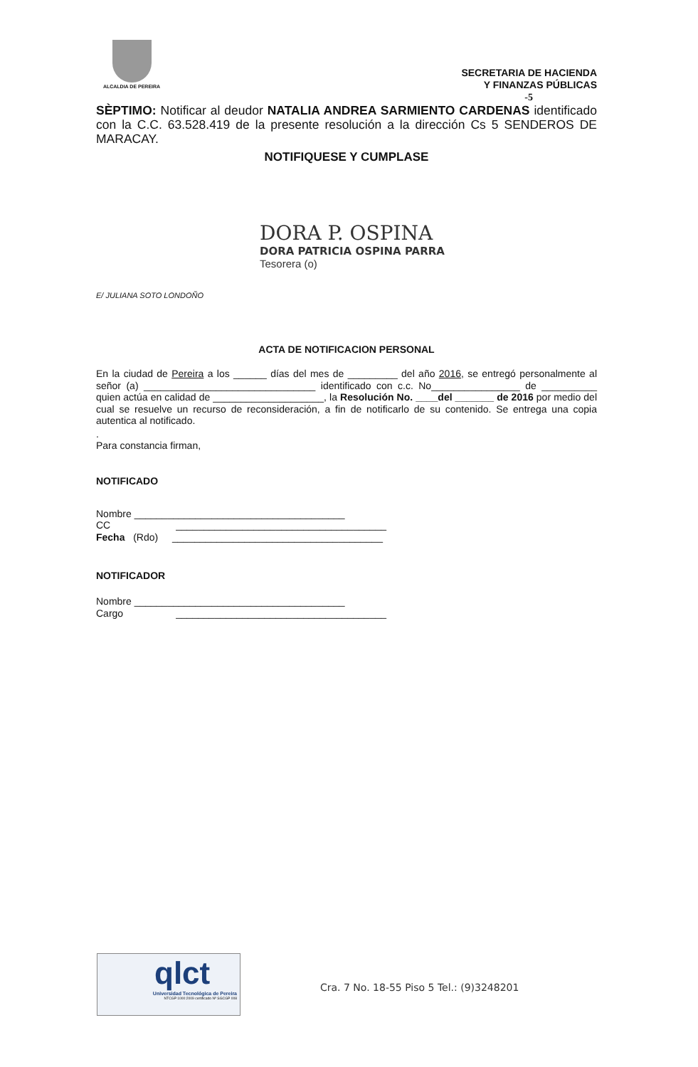ALCALDIA DE PEREIRA
SECRETARIA DE HACIENDA
Y FINANZAS PÚBLICAS
-5
SÈPTIMO: Notificar al deudor NATALIA ANDREA SARMIENTO CARDENAS identificado con la C.C. 63.528.419 de la presente resolución a la dirección Cs 5 SENDEROS DE MARACAY.
NOTIFIQUESE Y CUMPLASE
DORA P. OSPINA
DORA PATRICIA OSPINA PARRA
Tesorera (o)
E/ JULIANA SOTO LONDOÑO
ACTA DE NOTIFICACION PERSONAL
En la ciudad de Pereira a los ______ días del mes de _________ del año 2016, se entregó personalmente al señor (a) _______________________________ identificado con c.c. No________________ de __________ quien actúa en calidad de ____________________, la Resolución No. ____del _______ de 2016 por medio del cual se resuelve un recurso de reconsideración, a fin de notificarlo de su contenido. Se entrega una copia autentica al notificado.
.
Para constancia firman,
NOTIFICADO
Nombre ______________________________________
CC ______________________________________
Fecha (Rdo) ______________________________________
NOTIFICADOR
Nombre ______________________________________
Cargo ______________________________________
qlct
Universidad Tecnológica de Pereira
NTCGP 1000:2009 certificado Nº SGCGP 008
Cra. 7 No. 18-55 Piso 5 Tel.: (9)3248201